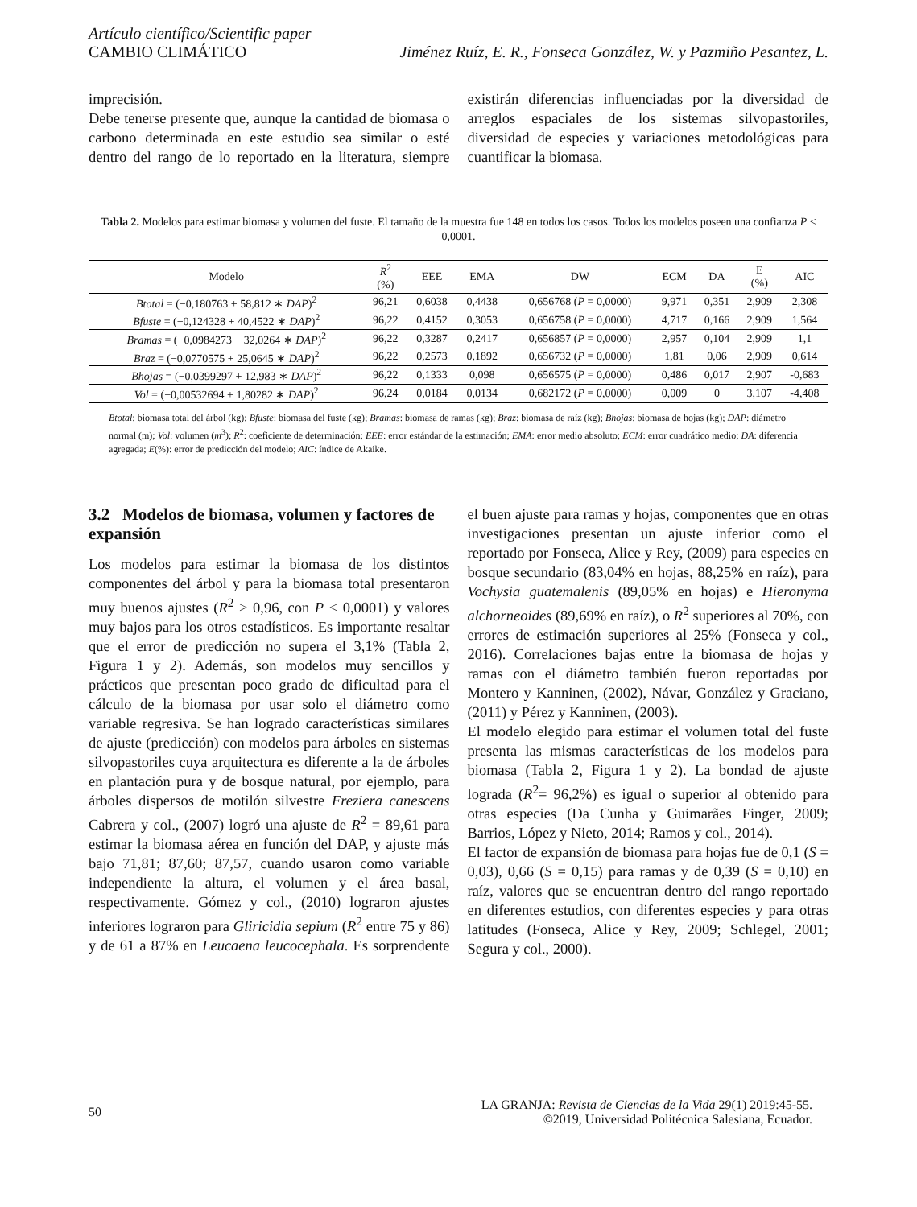Artículo científico/Scientific paper
CAMBIO CLIMÁTICO
Jiménez Ruíz, E. R., Fonseca González, W. y Pazmiño Pesantez, L.
imprecisión.
Debe tenerse presente que, aunque la cantidad de biomasa o carbono determinada en este estudio sea similar o esté dentro del rango de lo reportado en la literatura, siempre existirán diferencias influenciadas por la diversidad de arreglos espaciales de los sistemas silvopastoriles, diversidad de especies y variaciones metodológicas para cuantificar la biomasa.
Tabla 2. Modelos para estimar biomasa y volumen del fuste. El tamaño de la muestra fue 148 en todos los casos. Todos los modelos poseen una confianza P < 0,0001.
| Modelo | R<sup>2</sup> (%) | EEE | EMA | DW | ECM | DA | E (%) | AIC |
| --- | --- | --- | --- | --- | --- | --- | --- | --- |
| Btotal = (−0,180763 + 58,812 ∗ DAP )<sup>2</sup> | 96,21 | 0,6038 | 0,4438 | 0,656768 ( P = 0,0000) | 9,971 | 0,351 | 2,909 | 2,308 |
| Bfuste = (−0,124328 + 40,4522 ∗ DAP )<sup>2</sup> | 96,22 | 0,4152 | 0,3053 | 0,656758 ( P = 0,0000) | 4,717 | 0,166 | 2,909 | 1,564 |
| Bramas = (−0,0984273 + 32,0264 ∗ DAP )<sup>2</sup> | 96,22 | 0,3287 | 0,2417 | 0,656857 ( P = 0,0000) | 2,957 | 0,104 | 2,909 | 1,1 |
| Braz = (−0,0770575 + 25,0645 ∗ DAP )<sup>2</sup> | 96,22 | 0,2573 | 0,1892 | 0,656732 ( P = 0,0000) | 1,81 | 0,06 | 2,909 | 0,614 |
| Bhojas = (−0,0399297 + 12,983 ∗ DAP )<sup>2</sup> | 96,22 | 0,1333 | 0,098 | 0,656575 ( P = 0,0000) | 0,486 | 0,017 | 2,907 | -0,683 |
| Vol = (−0,00532694 + 1,80282 ∗ DAP )<sup>2</sup> | 96,24 | 0,0184 | 0,0134 | 0,682172 ( P = 0,0000) | 0,009 | 0 | 3,107 | -4,408 |
Btotal: biomasa total del árbol (kg); Bfuste: biomasa del fuste (kg); Bramas: biomasa de ramas (kg); Braz: biomasa de raíz (kg); Bhojas: biomasa de hojas (kg); DAP: diámetro normal (m); Vol: volumen (m<sup>3</sup>); R<sup>2</sup>: coeficiente de determinación; EEE: error estándar de la estimación; EMA: error medio absoluto; ECM: error cuadrático medio; DA: diferencia agregada; E(%): error de predicción del modelo; AIC: índice de Akaike.
3.2 Modelos de biomasa, volumen y factores de expansión
Los modelos para estimar la biomasa de los distintos componentes del árbol y para la biomasa total presentaron muy buenos ajustes (R<sup>2</sup> > 0,96, con P < 0,0001) y valores muy bajos para los otros estadísticos. Es importante resaltar que el error de predicción no supera el 3,1% (Tabla 2, Figura 1 y 2). Además, son modelos muy sencillos y prácticos que presentan poco grado de dificultad para el cálculo de la biomasa por usar solo el diámetro como variable regresiva. Se han logrado características similares de ajuste (predicción) con modelos para árboles en sistemas silvopastoriles cuya arquitectura es diferente a la de árboles en plantación pura y de bosque natural, por ejemplo, para árboles dispersos de motilón silvestre Freziera canescens Cabrera y col., (2007) logró una ajuste de R<sup>2</sup> = 89,61 para estimar la biomasa aérea en función del DAP, y ajuste más bajo 71,81; 87,60; 87,57, cuando usaron como variable independiente la altura, el volumen y el área basal, respectivamente. Gómez y col., (2010) lograron ajustes inferiores lograron para Gliricidia sepium (R<sup>2</sup> entre 75 y 86) y de 61 a 87% en Leucaena leucocephala. Es sorprendente el buen ajuste para ramas y hojas, componentes que en otras investigaciones presentan un ajuste inferior como el reportado por Fonseca, Alice y Rey, (2009) para especies en bosque secundario (83,04% en hojas, 88,25% en raíz), para Vochysia guatemalenis (89,05% en hojas) e Hieronyma alchorneoides (89,69% en raíz), o R<sup>2</sup> superiores al 70%, con errores de estimación superiores al 25% (Fonseca y col., 2016). Correlaciones bajas entre la biomasa de hojas y ramas con el diámetro también fueron reportadas por Montero y Kanninen, (2002), Návar, González y Graciano, (2011) y Pérez y Kanninen, (2003).
El modelo elegido para estimar el volumen total del fuste presenta las mismas características de los modelos para biomasa (Tabla 2, Figura 1 y 2). La bondad de ajuste lograda (R<sup>2</sup>= 96,2%) es igual o superior al obtenido para otras especies (Da Cunha y Guimarães Finger, 2009; Barrios, López y Nieto, 2014; Ramos y col., 2014).
El factor de expansión de biomasa para hojas fue de 0,1 (S = 0,03), 0,66 (S = 0,15) para ramas y de 0,39 (S = 0,10) en raíz, valores que se encuentran dentro del rango reportado en diferentes estudios, con diferentes especies y para otras latitudes (Fonseca, Alice y Rey, 2009; Schlegel, 2001; Segura y col., 2000).
50 LA GRANJA: Revista de Ciencias de la Vida 29(1) 2019:45-55.
©2019, Universidad Politécnica Salesiana, Ecuador.